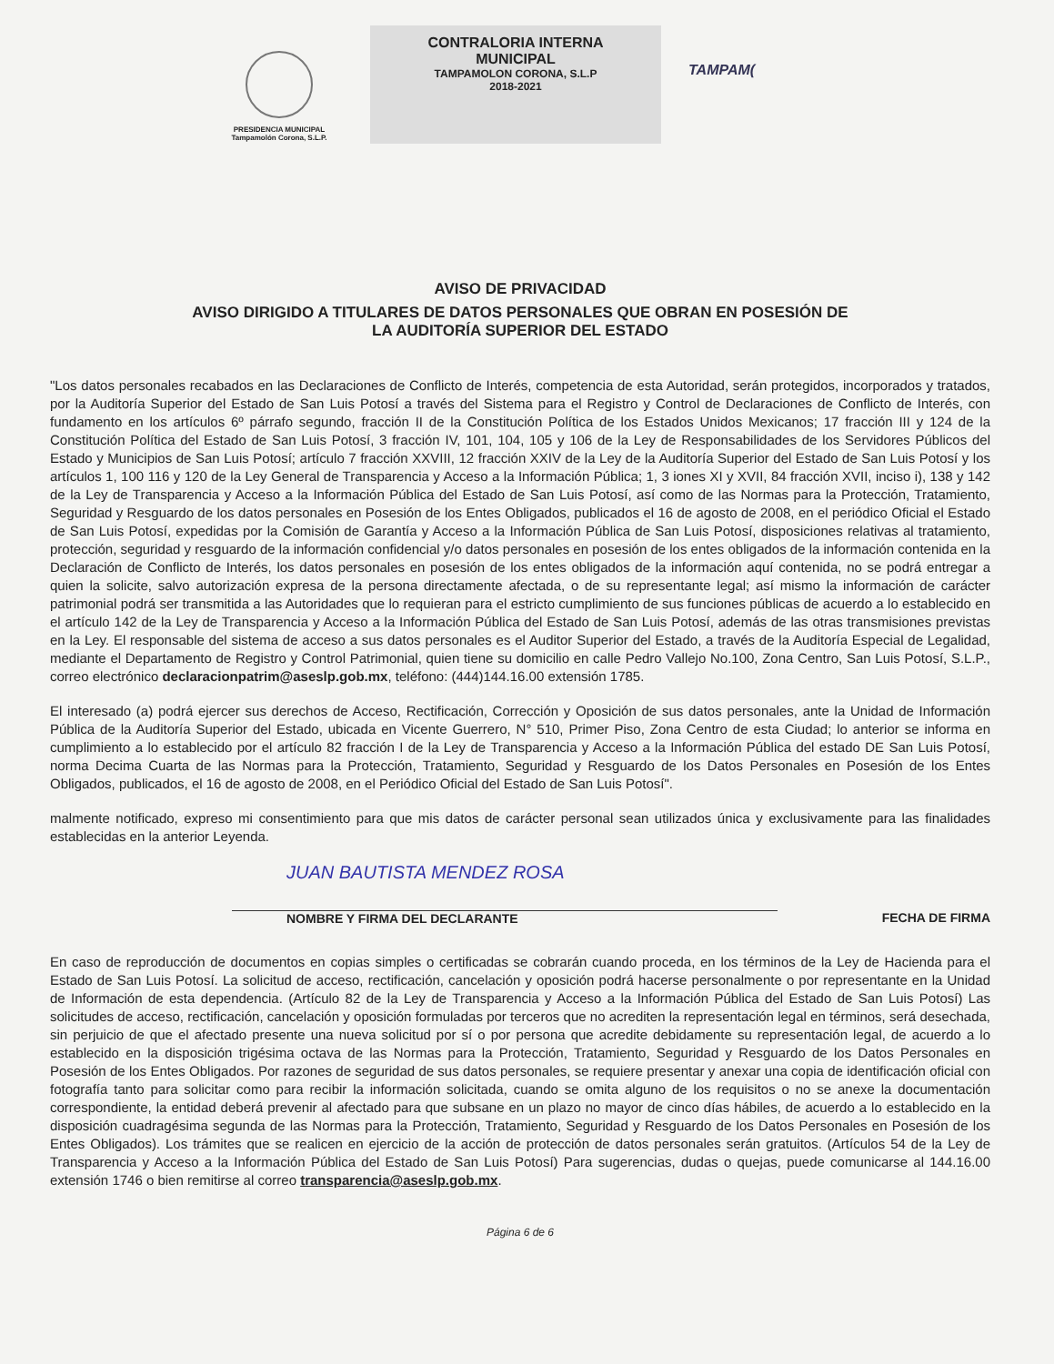PRESIDENCIA MUNICIPAL
Tampamolón Corona, S.L.P.
CONTRALORIA INTERNA
MUNICIPAL
TAMPAMOLON CORONA, S.L.P
2018-2021
TAMPAM(
AVISO DE PRIVACIDAD
AVISO DIRIGIDO A TITULARES DE DATOS PERSONALES QUE OBRAN EN POSESIÓN DE
LA AUDITORÍA SUPERIOR DEL ESTADO
"Los datos personales recabados en las Declaraciones de Conflicto de Interés, competencia de esta Autoridad, serán protegidos, incorporados y tratados, por la Auditoría Superior del Estado de San Luis Potosí a través del Sistema para el Registro y Control de Declaraciones de Conflicto de Interés, con fundamento en los artículos 6º párrafo segundo, fracción II de la Constitución Política de los Estados Unidos Mexicanos; 17 fracción III y 124 de la Constitución Política del Estado de San Luis Potosí, 3 fracción IV, 101, 104, 105 y 106 de la Ley de Responsabilidades de los Servidores Públicos del Estado y Municipios de San Luis Potosí; artículo 7 fracción XXVIII, 12 fracción XXIV de la Ley de la Auditoría Superior del Estado de San Luis Potosí y los artículos 1, 100 116 y 120 de la Ley General de Transparencia y Acceso a la Información Pública; 1, 3 iones XI y XVII, 84 fracción XVII, inciso i), 138 y 142 de la Ley de Transparencia y Acceso a la Información Pública del Estado de San Luis Potosí, así como de las Normas para la Protección, Tratamiento, Seguridad y Resguardo de los datos personales en Posesión de los Entes Obligados, publicados el 16 de agosto de 2008, en el periódico Oficial el Estado de San Luis Potosí, expedidas por la Comisión de Garantía y Acceso a la Información Pública de San Luis Potosí, disposiciones relativas al tratamiento, protección, seguridad y resguardo de la información confidencial y/o datos personales en posesión de los entes obligados de la información contenida en la Declaración de Conflicto de Interés, los datos personales en posesión de los entes obligados de la información aquí contenida, no se podrá entregar a quien la solicite, salvo autorización expresa de la persona directamente afectada, o de su representante legal; así mismo la información de carácter patrimonial podrá ser transmitida a las Autoridades que lo requieran para el estricto cumplimiento de sus funciones públicas de acuerdo a lo establecido en el artículo 142 de la Ley de Transparencia y Acceso a la Información Pública del Estado de San Luis Potosí, además de las otras transmisiones previstas en la Ley. El responsable del sistema de acceso a sus datos personales es el Auditor Superior del Estado, a través de la Auditoría Especial de Legalidad, mediante el Departamento de Registro y Control Patrimonial, quien tiene su domicilio en calle Pedro Vallejo No.100, Zona Centro, San Luis Potosí, S.L.P., correo electrónico declaracionpatrim@aseslp.gob.mx, teléfono: (444)144.16.00 extensión 1785.
El interesado (a) podrá ejercer sus derechos de Acceso, Rectificación, Corrección y Oposición de sus datos personales, ante la Unidad de Información Pública de la Auditoría Superior del Estado, ubicada en Vicente Guerrero, N° 510, Primer Piso, Zona Centro de esta Ciudad; lo anterior se informa en cumplimiento a lo establecido por el artículo 82 fracción I de la Ley de Transparencia y Acceso a la Información Pública del estado DE San Luis Potosí, norma Decima Cuarta de las Normas para la Protección, Tratamiento, Seguridad y Resguardo de los Datos Personales en Posesión de los Entes Obligados, publicados, el 16 de agosto de 2008, en el Periódico Oficial del Estado de San Luis Potosí".
malmente notificado, expreso mi consentimiento para que mis datos de carácter personal sean utilizados única y exclusivamente para las finalidades establecidas en la anterior Leyenda.
JUAN BAUTISTA MENDEZ ROSA
NOMBRE Y FIRMA DEL DECLARANTE FECHA DE FIRMA
En caso de reproducción de documentos en copias simples o certificadas se cobrarán cuando proceda, en los términos de la Ley de Hacienda para el Estado de San Luis Potosí. La solicitud de acceso, rectificación, cancelación y oposición podrá hacerse personalmente o por representante en la Unidad de Información de esta dependencia. (Artículo 82 de la Ley de Transparencia y Acceso a la Información Pública del Estado de San Luis Potosí) Las solicitudes de acceso, rectificación, cancelación y oposición formuladas por terceros que no acrediten la representación legal en términos, será desechada, sin perjuicio de que el afectado presente una nueva solicitud por sí o por persona que acredite debidamente su representación legal, de acuerdo a lo establecido en la disposición trigésima octava de las Normas para la Protección, Tratamiento, Seguridad y Resguardo de los Datos Personales en Posesión de los Entes Obligados. Por razones de seguridad de sus datos personales, se requiere presentar y anexar una copia de identificación oficial con fotografía tanto para solicitar como para recibir la información solicitada, cuando se omita alguno de los requisitos o no se anexe la documentación correspondiente, la entidad deberá prevenir al afectado para que subsane en un plazo no mayor de cinco días hábiles, de acuerdo a lo establecido en la disposición cuadragésima segunda de las Normas para la Protección, Tratamiento, Seguridad y Resguardo de los Datos Personales en Posesión de los Entes Obligados). Los trámites que se realicen en ejercicio de la acción de protección de datos personales serán gratuitos. (Artículos 54 de la Ley de Transparencia y Acceso a la Información Pública del Estado de San Luis Potosí) Para sugerencias, dudas o quejas, puede comunicarse al 144.16.00 extensión 1746 o bien remitirse al correo transparencia@aseslp.gob.mx.
Página 6 de 6